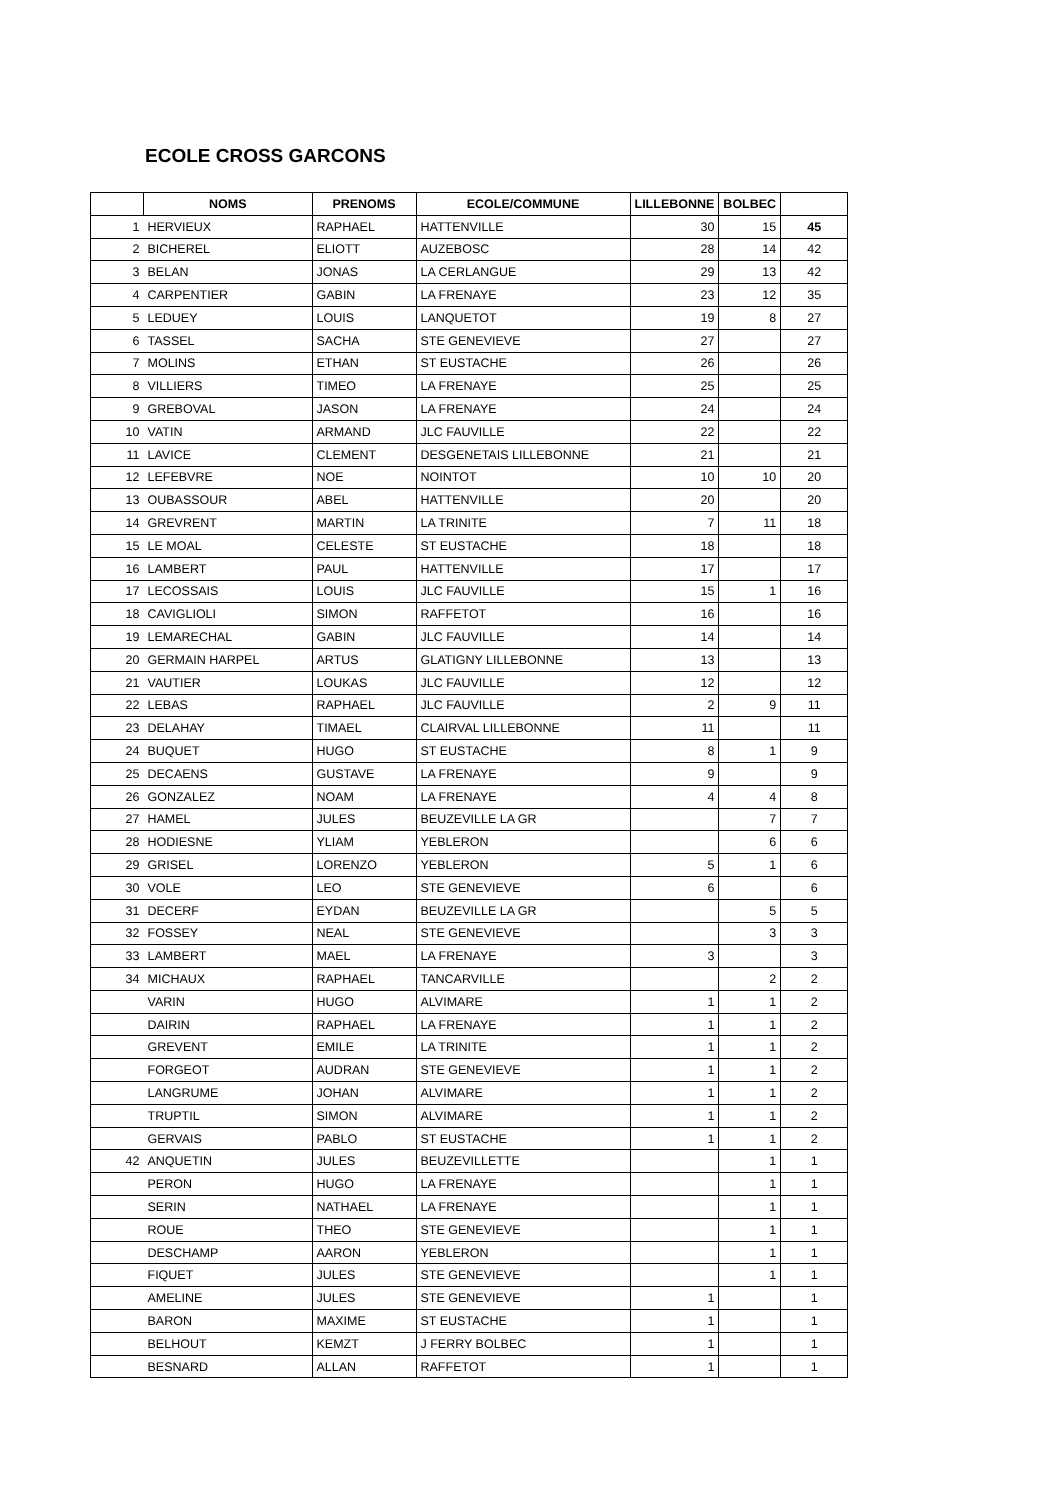ECOLE CROSS GARCONS
| | NOMS | PRENOMS | ECOLE/COMMUNE | LILLEBONNE | BOLBEC | |
| --- | --- | --- | --- | --- | --- | --- |
| 1 | HERVIEUX | RAPHAEL | HATTENVILLE | 30 | 15 | 45 |
| 2 | BICHEREL | ELIOTT | AUZEBOSC | 28 | 14 | 42 |
| 3 | BELAN | JONAS | LA CERLANGUE | 29 | 13 | 42 |
| 4 | CARPENTIER | GABIN | LA FRENAYE | 23 | 12 | 35 |
| 5 | LEDUEY | LOUIS | LANQUETOT | 19 | 8 | 27 |
| 6 | TASSEL | SACHA | STE GENEVIEVE | 27 | | 27 |
| 7 | MOLINS | ETHAN | ST EUSTACHE | 26 | | 26 |
| 8 | VILLIERS | TIMEO | LA FRENAYE | 25 | | 25 |
| 9 | GREBOVAL | JASON | LA FRENAYE | 24 | | 24 |
| 10 | VATIN | ARMAND | JLC FAUVILLE | 22 | | 22 |
| 11 | LAVICE | CLEMENT | DESGENETAIS LILLEBONNE | 21 | | 21 |
| 12 | LEFEBVRE | NOE | NOINTOT | 10 | 10 | 20 |
| 13 | OUBASSOUR | ABEL | HATTENVILLE | 20 | | 20 |
| 14 | GREVRENT | MARTIN | LA TRINITE | 7 | 11 | 18 |
| 15 | LE MOAL | CELESTE | ST EUSTACHE | 18 | | 18 |
| 16 | LAMBERT | PAUL | HATTENVILLE | 17 | | 17 |
| 17 | LECOSSAIS | LOUIS | JLC FAUVILLE | 15 | 1 | 16 |
| 18 | CAVIGLIOLI | SIMON | RAFFETOT | 16 | | 16 |
| 19 | LEMARECHAL | GABIN | JLC FAUVILLE | 14 | | 14 |
| 20 | GERMAIN HARPEL | ARTUS | GLATIGNY LILLEBONNE | 13 | | 13 |
| 21 | VAUTIER | LOUKAS | JLC FAUVILLE | 12 | | 12 |
| 22 | LEBAS | RAPHAEL | JLC FAUVILLE | 2 | 9 | 11 |
| 23 | DELAHAY | TIMAEL | CLAIRVAL LILLEBONNE | 11 | | 11 |
| 24 | BUQUET | HUGO | ST EUSTACHE | 8 | 1 | 9 |
| 25 | DECAENS | GUSTAVE | LA FRENAYE | 9 | | 9 |
| 26 | GONZALEZ | NOAM | LA FRENAYE | 4 | 4 | 8 |
| 27 | HAMEL | JULES | BEUZEVILLE LA GR | | 7 | 7 |
| 28 | HODIESNE | YLIAM | YEBLERON | | 6 | 6 |
| 29 | GRISEL | LORENZO | YEBLERON | 5 | 1 | 6 |
| 30 | VOLE | LEO | STE GENEVIEVE | 6 | | 6 |
| 31 | DECERF | EYDAN | BEUZEVILLE LA GR | | 5 | 5 |
| 32 | FOSSEY | NEAL | STE GENEVIEVE | | 3 | 3 |
| 33 | LAMBERT | MAEL | LA FRENAYE | 3 | | 3 |
| 34 | MICHAUX | RAPHAEL | TANCARVILLE | | 2 | 2 |
| | VARIN | HUGO | ALVIMARE | 1 | 1 | 2 |
| | DAIRIN | RAPHAEL | LA FRENAYE | 1 | 1 | 2 |
| | GREVENT | EMILE | LA TRINITE | 1 | 1 | 2 |
| | FORGEOT | AUDRAN | STE GENEVIEVE | 1 | 1 | 2 |
| | LANGRUME | JOHAN | ALVIMARE | 1 | 1 | 2 |
| | TRUPTIL | SIMON | ALVIMARE | 1 | 1 | 2 |
| | GERVAIS | PABLO | ST EUSTACHE | 1 | 1 | 2 |
| 42 | ANQUETIN | JULES | BEUZEVILLETTE | | 1 | 1 |
| | PERON | HUGO | LA FRENAYE | | 1 | 1 |
| | SERIN | NATHAEL | LA FRENAYE | | 1 | 1 |
| | ROUE | THEO | STE GENEVIEVE | | 1 | 1 |
| | DESCHAMP | AARON | YEBLERON | | 1 | 1 |
| | FIQUET | JULES | STE GENEVIEVE | | 1 | 1 |
| | AMELINE | JULES | STE GENEVIEVE | 1 | | 1 |
| | BARON | MAXIME | ST EUSTACHE | 1 | | 1 |
| | BELHOUT | KEMZT | J FERRY BOLBEC | 1 | | 1 |
| | BESNARD | ALLAN | RAFFETOT | 1 | | 1 |